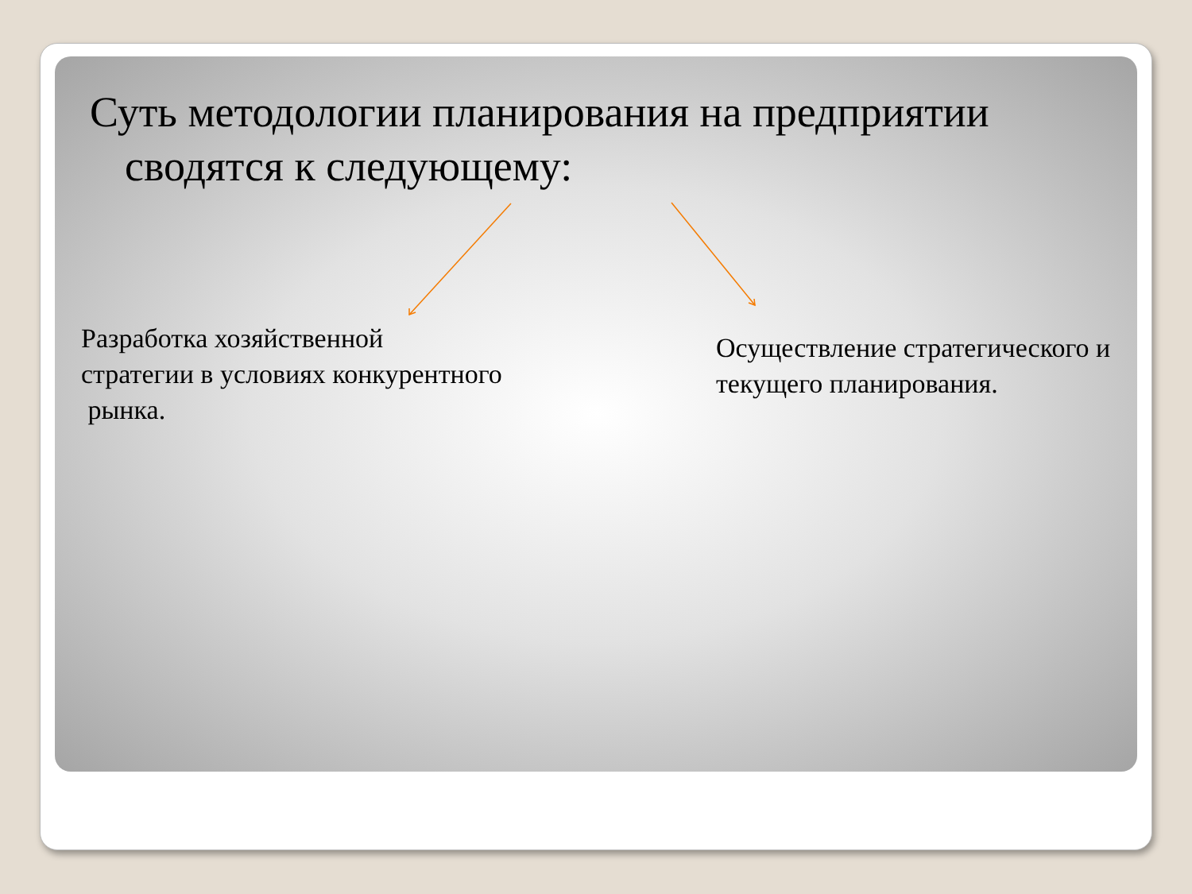Суть методологии планирования на предприятии сводятся к следующему:
Разработка хозяйственной
стратегии в условиях конкурентного
рынка.
Осуществление стратегического и текущего планирования.